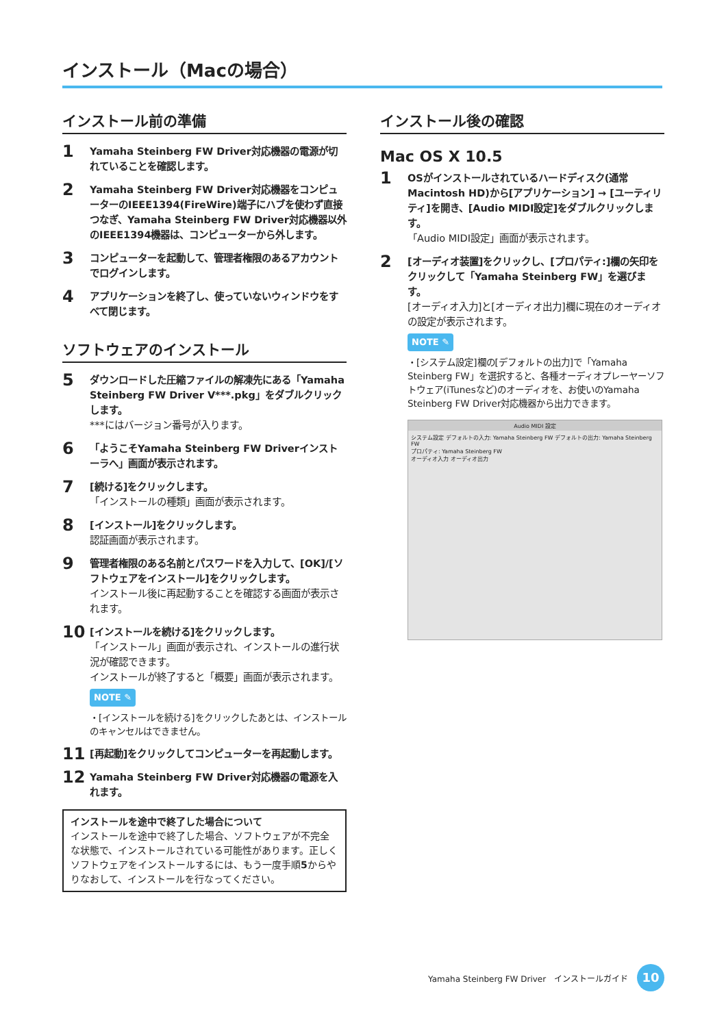インストール（Macの場合）
インストール前の準備
1
Yamaha Steinberg FW Driver対応機器の電源が切れていることを確認します。
2
Yamaha Steinberg FW Driver対応機器をコンピューターのIEEE1394(FireWire)端子にハブを使わず直接つなぎ、Yamaha Steinberg FW Driver対応機器以外のIEEE1394機器は、コンピューターから外します。
3
コンピューターを起動して、管理者権限のあるアカウントでログインします。
4
アプリケーションを終了し、使っていないウィンドウをすべて閉じます。
ソフトウェアのインストール
5
ダウンロードした圧縮ファイルの解凍先にある「Yamaha Steinberg FW Driver V***.pkg」をダブルクリックします。
***にはバージョン番号が入ります。
6
「ようこそYamaha Steinberg FW Driverインストーラへ」画面が表示されます。
7
[続ける]をクリックします。
「インストールの種類」画面が表示されます。
8
[インストール]をクリックします。
認証画面が表示されます。
9
管理者権限のある名前とパスワードを入力して、[OK]/[ソフトウェアをインストール]をクリックします。
インストール後に再起動することを確認する画面が表示されます。
10
[インストールを続ける]をクリックします。
「インストール」画面が表示され、インストールの進行状況が確認できます。
インストールが終了すると「概要」画面が表示されます。
NOTE ✎
・[インストールを続ける]をクリックしたあとは、インストールのキャンセルはできません。
11
[再起動]をクリックしてコンピューターを再起動します。
12
Yamaha Steinberg FW Driver対応機器の電源を入れます。
インストールを途中で終了した場合について
インストールを途中で終了した場合、ソフトウェアが不完全な状態で、インストールされている可能性があります。正しくソフトウェアをインストールするには、もう一度手順5からやりなおして、インストールを行なってください。
インストール後の確認
Mac OS X 10.5
1
OSがインストールされているハードディスク(通常Macintosh HD)から[アプリケーション] → [ユーティリティ]を開き、[Audio MIDI設定]をダブルクリックします。
「Audio MIDI設定」画面が表示されます。
2
[オーディオ装置]をクリックし、[プロパティ:]欄の矢印をクリックして「Yamaha Steinberg FW」を選びます。
[オーディオ入力]と[オーディオ出力]欄に現在のオーディオの設定が表示されます。
NOTE ✎
・[システム設定]欄の[デフォルトの出力]で「Yamaha Steinberg FW」を選択すると、各種オーディオプレーヤーソフトウェア(iTunesなど)のオーディオを、お使いのYamaha Steinberg FW Driver対応機器から出力できます。
Audio MIDI 設定
システム設定 デフォルトの入力: Yamaha Steinberg FW デフォルトの出力: Yamaha Steinberg FW
プロパティ: Yamaha Steinberg FW
オーディオ入力 オーディオ出力
Yamaha Steinberg FW Driver　インストールガイド
10